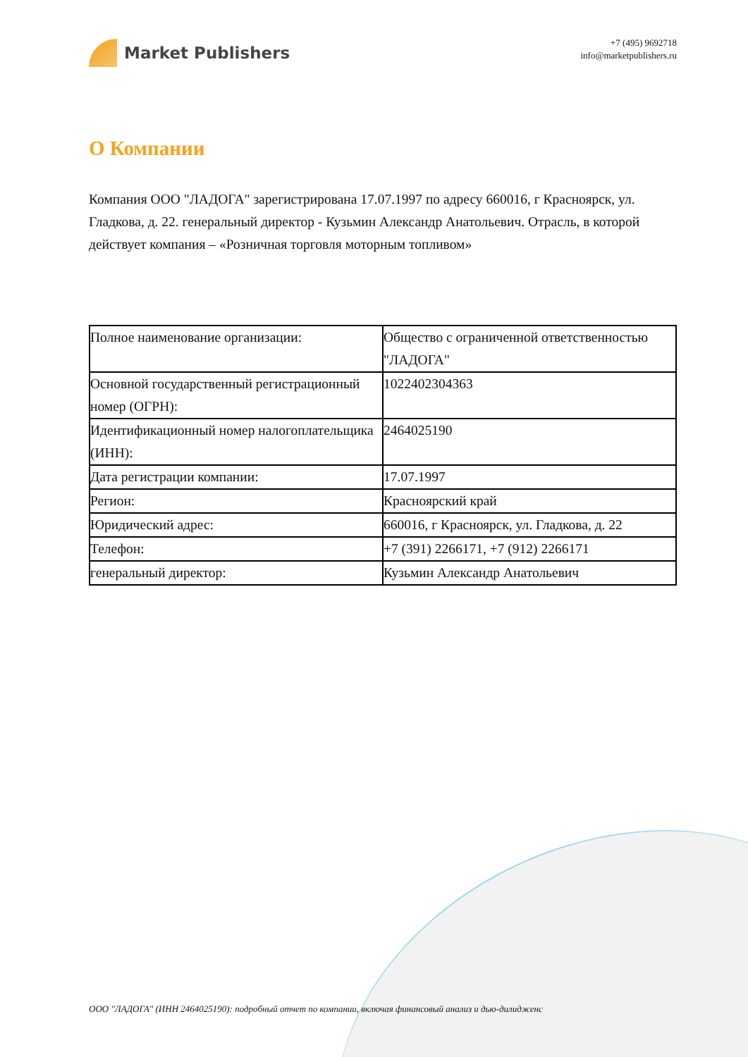Market Publishers
+7 (495) 9692718
info@marketpublishers.ru
О Компании
Компания ООО "ЛАДОГА" зарегистрирована 17.07.1997 по адресу 660016, г Красноярск, ул. Гладкова, д. 22. генеральный директор - Кузьмин Александр Анатольевич. Отрасль, в которой действует компания – «Розничная торговля моторным топливом»
| Полное наименование организации: | Общество с ограниченной ответственностью "ЛАДОГА" |
| Основной государственный регистрационный номер (ОГРН): | 1022402304363 |
| Идентификационный номер налогоплательщика (ИНН): | 2464025190 |
| Дата регистрации компании: | 17.07.1997 |
| Регион: | Красноярский край |
| Юридический адрес: | 660016, г Красноярск, ул. Гладкова, д. 22 |
| Телефон: | +7 (391) 2266171, +7 (912) 2266171 |
| генеральный директор: | Кузьмин Александр Анатольевич |
ООО "ЛАДОГА" (ИНН 2464025190): подробный отчет по компании, включая финансовый анализ и дью-дилидженс